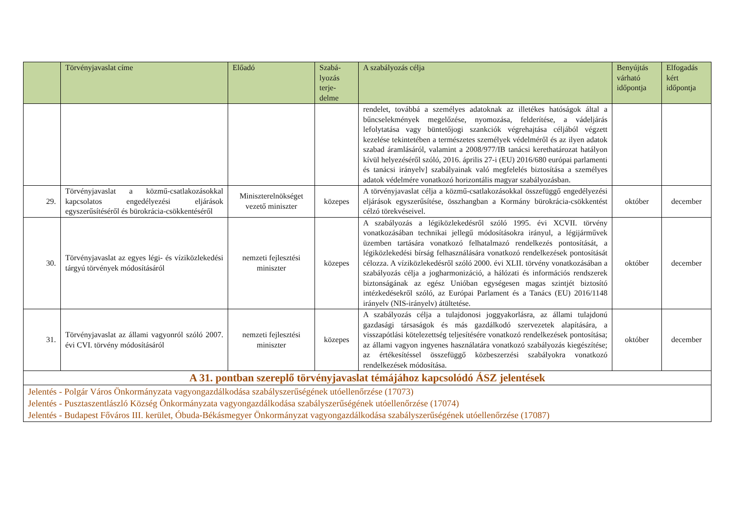| | Törvényjavaslat címe | Előadó | Szabá- lyozás terje- delme | A szabályozás célja | Benyújtás várható időpontja | Elfogadás kért időpontja |
| --- | --- | --- | --- | --- | --- | --- |
| | | | | rendelet, továbbá a személyes adatoknak az illetékes hatóságok által a bűncselekmények megelőzése, nyomozása, felderítése, a vádeljárás lefolytatása vagy büntetőjogi szankciók végrehajtása céljából végzett kezelése tekintetében a természetes személyek védelméről és az ilyen adatok szabad áramlásáról, valamint a 2008/977/IB tanácsi kerethatározat hatályon kívül helyezéséről szóló, 2016. április 27-i (EU) 2016/680 európai parlamenti és tanácsi irányelv] szabályainak való megfelelés biztosítása a személyes adatok védelmére vonatkozó horizontális magyar szabályozásban. | | |
| 29. | Törvényjavaslat a közmű-csatlakozásokkal kapcsolatos engedélyezési eljárások egyszerűsítéséről és bürokrácia-csökkentéséről | Miniszterelnökséget vezető miniszter | közepes | A törvényjavaslat célja a közmű-csatlakozásokkal összefüggő engedélyezési eljárások egyszerűsítése, összhangban a Kormány bürokrácia-csökkentést célzó törekvéseivel. | október | december |
| 30. | Törvényjavaslat az egyes légi- és víziközlekedési tárgyú törvények módosításáról | nemzeti fejlesztési miniszter | közepes | A szabályozás a légiközlekedésről szóló 1995. évi XCVII. törvény vonatkozásában technikai jellegű módosításokra irányul, a légijárművek üzemben tartására vonatkozó felhatalmazó rendelkezés pontosítását, a légiközlekedési bírság felhasználására vonatkozó rendelkezések pontosítását célozza. A víziközlekedésről szóló 2000. évi XLII. törvény vonatkozásában a szabályozás célja a jogharmonizáció, a hálózati és információs rendszerek biztonságának az egész Unióban egységesen magas szintjét biztosító intézkedésekről szóló, az Európai Parlament és a Tanács (EU) 2016/1148 irányelv (NIS-irányelv) átültetése. | október | december |
| 31. | Törvényjavaslat az állami vagyonról szóló 2007. évi CVI. törvény módosításáról | nemzeti fejlesztési miniszter | közepes | A szabályozás célja a tulajdonosi joggyakorlásra, az állami tulajdonú gazdasági társaságok és más gazdálkodó szervezetek alapítására, a visszapótlási kötelezettség teljesítésére vonatkozó rendelkezések pontosítása; az állami vagyon ingyenes használatára vonatkozó szabályozás kiegészítése; az értékesítéssel összefüggő közbeszerzési szabályokra vonatkozó rendelkezések módosítása. | október | december |
| A 31. pontban szereplő törvényjavaslat témájához kapcsolódó ÁSZ jelentések | | | | | | |
| Jelentés - Polgár Város Önkormányzata vagyongazdálkodása szabályszerűségének utóellenőrzése (17073) Jelentés - Pusztaszentlászló Község Önkormányzata vagyongazdálkodása szabályszerűségének utóellenőrzése (17074) Jelentés - Budapest Főváros III. kerület, Óbuda-Békásmegyer Önkormányzat vagyongazdálkodása szabályszerűségének utóellenőrzése (17087) | | | | | | |